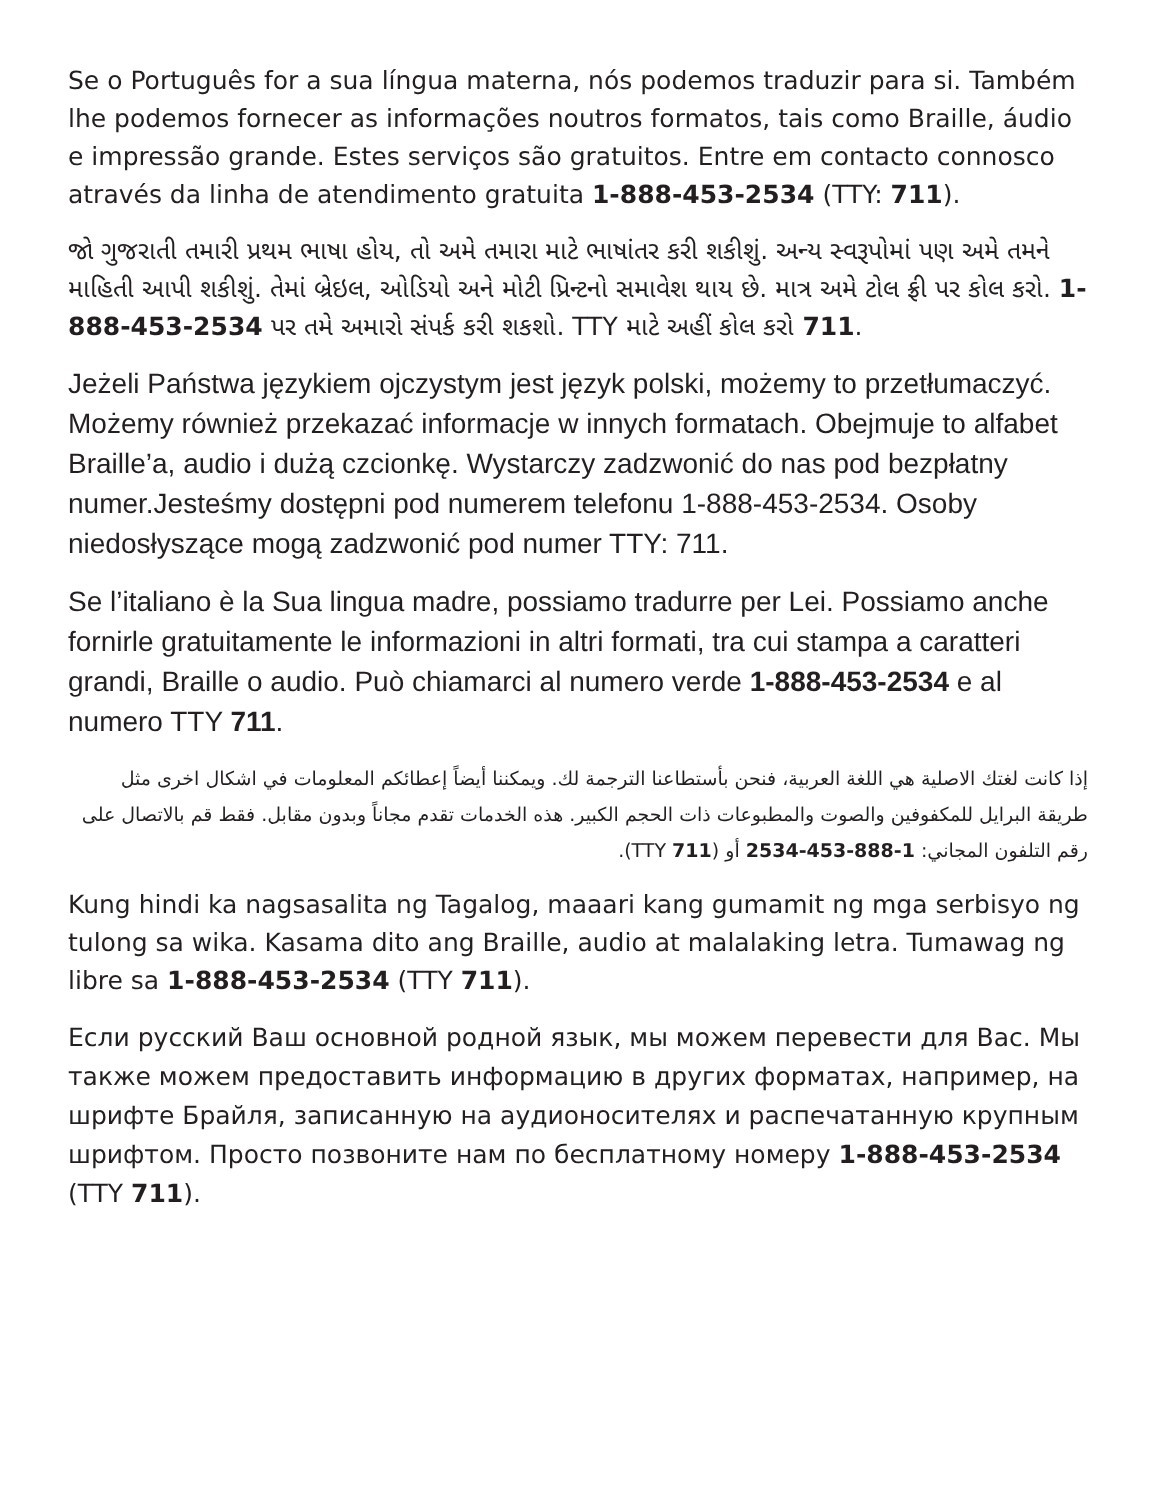Se o Português for a sua língua materna, nós podemos traduzir para si. Também lhe podemos fornecer as informações noutros formatos, tais como Braille, áudio e impressão grande. Estes serviços são gratuitos. Entre em contacto connosco através da linha de atendimento gratuita 1-888-453-2534 (TTY: 711).
જો ગુજરાતી તમારી પ્રથમ ભાષા હોય, તો અમે તમારા માટે ભાષાંતર કરી શકીશું. અન્ય સ્વરૂપોમાં પણ અમે તમને માહિતી આપી શકીશું. તેમાં બ્રેઇલ, ઓડિયો અને મોટી પ્રિન્ટનો સમાવેશ થાય છે. માત્ર અમે ટોલ ફ્રી પર કોલ કરો. 1-888-453-2534 પર તમે અમારો સંપર્ક કરી શકશો. TTY માટે અહીં કોલ કરો 711.
Jeżeli Państwa językiem ojczystym jest język polski, możemy to przetłumaczyć. Możemy również przekazać informacje w innych formatach. Obejmuje to alfabet Braille’a, audio i dużą czcionkę. Wystarczy zadzwonić do nas pod bezpłatny numer.Jesteśmy dostępni pod numerem telefonu 1-888-453-2534. Osoby niedosłyszące mogą zadzwonić pod numer TTY: 711.
Se l’italiano è la Sua lingua madre, possiamo tradurre per Lei. Possiamo anche fornirle gratuitamente le informazioni in altri formati, tra cui stampa a caratteri grandi, Braille o audio. Può chiamarci al numero verde 1-888-453-2534 e al numero TTY 711.
إذا كانت لغتك الاصلية هي اللغة العربية، فنحن بأستطاعنا الترجمة لك. ويمكننا أيضاً إعطائكم المعلومات في اشكال اخرى مثل طريقة البرايل للمكفوفين والصوت والمطبوعات ذات الحجم الكبير. هذه الخدمات تقدم مجاناً وبدون مقابل. فقط قم بالاتصال على رقم التلفون المجاني: 1-888-453-2534 أو (TTY 711).
Kung hindi ka nagsasalita ng Tagalog, maaari kang gumamit ng mga serbisyo ng tulong sa wika. Kasama dito ang Braille, audio at malalaking letra. Tumawag ng libre sa 1-888-453-2534 (TTY 711).
Если русский Ваш основной родной язык, мы можем перевести для Вас. Мы также можем предоставить информацию в других форматах, например, на шрифте Брайля, записанную на аудионосителях и распечатанную крупным шрифтом. Просто позвоните нам по бесплатному номеру 1-888-453-2534 (TTY 711).